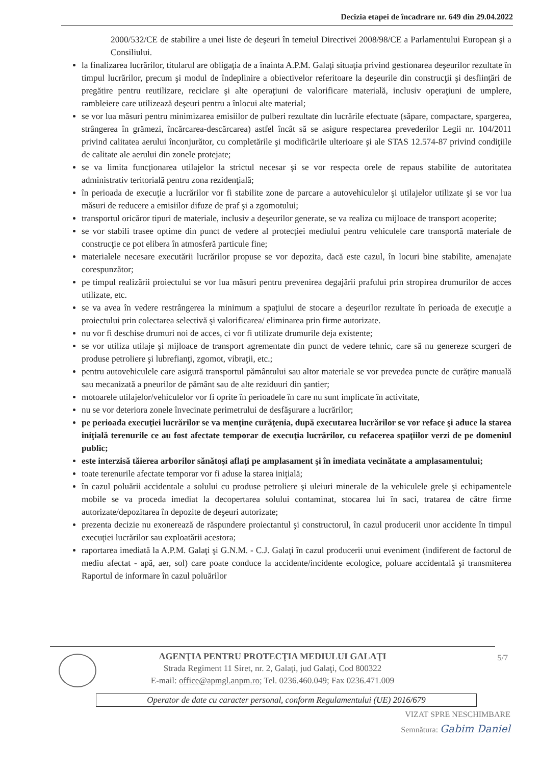Decizia etapei de încadrare nr. 649 din 29.04.2022
2000/532/CE de stabilire a unei liste de deşeuri în temeiul Directivei 2008/98/CE a Parlamentului European şi a Consiliului.
la finalizarea lucrărilor, titularul are obligaţia de a înainta A.P.M. Galaţi situaţia privind gestionarea deşeurilor rezultate în timpul lucrărilor, precum şi modul de îndeplinire a obiectivelor referitoare la deşeurile din construcţii şi desfiinţări de pregătire pentru reutilizare, reciclare şi alte operaţiuni de valorificare materială, inclusiv operaţiuni de umplere, rambleiere care utilizează deşeuri pentru a înlocui alte material;
se vor lua măsuri pentru minimizarea emisiilor de pulberi rezultate din lucrările efectuate (săpare, compactare, spargerea, strângerea în grămezi, încărcarea-descărcarea) astfel încât să se asigure respectarea prevederilor Legii nr. 104/2011 privind calitatea aerului înconjurător, cu completările şi modificările ulterioare şi ale STAS 12.574-87 privind condiţiile de calitate ale aerului din zonele protejate;
se va limita funcţionarea utilajelor la strictul necesar şi se vor respecta orele de repaus stabilite de autoritatea administrativ teritorială pentru zona rezidenţială;
în perioada de execuţie a lucrărilor vor fi stabilite zone de parcare a autovehiculelor şi utilajelor utilizate şi se vor lua măsuri de reducere a emisiilor difuze de praf şi a zgomotului;
transportul oricăror tipuri de materiale, inclusiv a deşeurilor generate, se va realiza cu mijloace de transport acoperite;
se vor stabili trasee optime din punct de vedere al protecţiei mediului pentru vehiculele care transportă materiale de construcţie ce pot elibera în atmosferă particule fine;
materialele necesare executării lucrărilor propuse se vor depozita, dacă este cazul, în locuri bine stabilite, amenajate corespunzător;
pe timpul realizării proiectului se vor lua măsuri pentru prevenirea degajării prafului prin stropirea drumurilor de acces utilizate, etc.
se va avea în vedere restrângerea la minimum a spaţiului de stocare a deşeurilor rezultate în perioada de execuţie a proiectului prin colectarea selectivă şi valorificarea/ eliminarea prin firme autorizate.
nu vor fi deschise drumuri noi de acces, ci vor fi utilizate drumurile deja existente;
se vor utiliza utilaje şi mijloace de transport agrementate din punct de vedere tehnic, care să nu genereze scurgeri de produse petroliere şi lubrefianţi, zgomot, vibraţii, etc.;
pentru autovehiculele care asigură transportul pământului sau altor materiale se vor prevedea puncte de curăţire manuală sau mecanizată a pneurilor de pământ sau de alte reziduuri din şantier;
motoarele utilajelor/vehiculelor vor fi oprite în perioadele în care nu sunt implicate în activitate,
nu se vor deteriora zonele învecinate perimetrului de desfăşurare a lucrărilor;
pe perioada execuţiei lucrărilor se va menţine curăţenia, după executarea lucrărilor se vor reface şi aduce la starea iniţială terenurile ce au fost afectate temporar de execuţia lucrărilor, cu refacerea spaţiilor verzi de pe domeniul public;
este interzisă tăierea arborilor sănătoşi aflaţi pe amplasament şi în imediata vecinătate a amplasamentului;
toate terenurile afectate temporar vor fi aduse la starea iniţială;
în cazul poluării accidentale a solului cu produse petroliere şi uleiuri minerale de la vehiculele grele şi echipamentele mobile se va proceda imediat la decopertarea solului contaminat, stocarea lui în saci, tratarea de către firme autorizate/depozitarea în depozite de deşeuri autorizate;
prezenta decizie nu exonerează de răspundere proiectantul şi constructorul, în cazul producerii unor accidente în timpul execuţiei lucrărilor sau exploatării acestora;
raportarea imediată la A.P.M. Galaţi şi G.N.M. - C.J. Galaţi în cazul producerii unui eveniment (indiferent de factorul de mediu afectat - apă, aer, sol) care poate conduce la accidente/incidente ecologice, poluare accidentală şi transmiterea Raportul de informare în cazul poluărilor
AGENŢIA PENTRU PROTECŢIA MEDIULUI GALAŢI
Strada Regiment 11 Siret, nr. 2, Galaţi, jud Galaţi, Cod 800322
E-mail: office@apmgl.anpm.ro; Tel. 0236.460.049; Fax 0236.471.009
5/7
Operator de date cu caracter personal, conform Regulamentului (UE) 2016/679
VIZAT SPRE NESCHIMBARE
Semnătura: Gabim Daniel